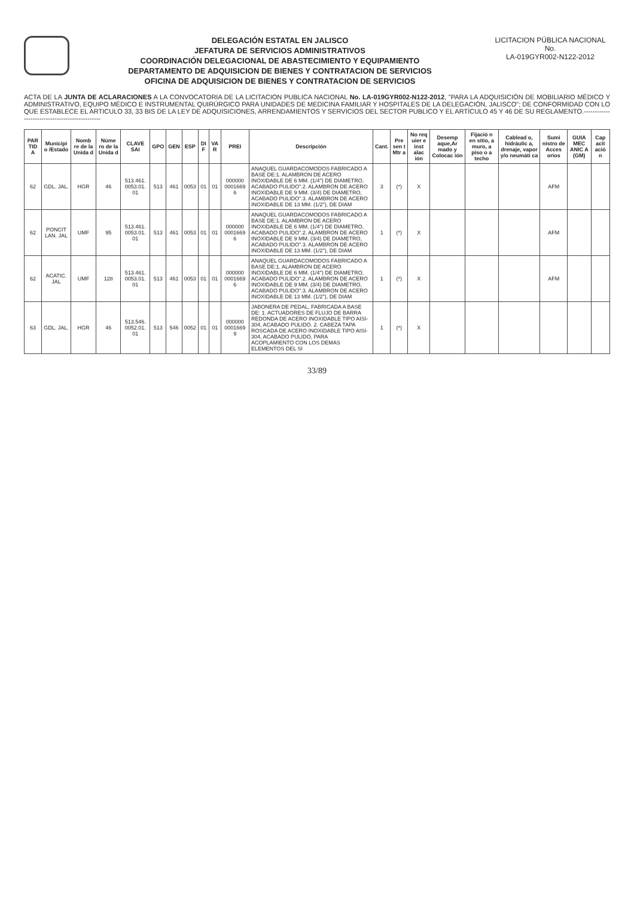DELEGACIÓN ESTATAL EN JALISCO
JEFATURA DE SERVICIOS ADMINISTRATIVOS
COORDINACIÓN DELEGACIONAL DE ABASTECIMIENTO Y EQUIPAMIENTO
DEPARTAMENTO DE ADQUISICION DE BIENES Y CONTRATACION DE SERVICIOS
OFICINA DE ADQUISICION DE BIENES Y CONTRATACION DE SERVICIOS
LICITACION PÚBLICA NACIONAL
No.
LA-019GYR002-N122-2012
ACTA DE LA JUNTA DE ACLARACIONES A LA CONVOCATORIA DE LA LICITACION PUBLICA NACIONAL No. LA-019GYR002-N122-2012, "PARA LA ADQUISICIÓN DE MOBILIARIO MÉDICO Y ADMINISTRATIVO, EQUIPO MÉDICO E INSTRUMENTAL QUIRÚRGICO PARA UNIDADES DE MEDICINA FAMILIAR Y HOSPITALES DE LA DELEGACIÓN, JALISCO"; DE CONFORMIDAD CON LO QUE ESTABLECE EL ARTICULO 33, 33 BIS DE LA LEY DE ADQUISICIONES, ARRENDAMIENTOS Y SERVICIOS DEL SECTOR PUBLICO Y EL ARTÍCULO 45 Y 46 DE SU REGLAMENTO.-----------------------------------------------
| PAR TID A | Municipi o /Estado | Nomb re de la Unida d | Núme ro de la Unida d | CLAVE SAI | GPO | GEN | ESP | DI F | VA R | PREI | Descripción | Cant. | Pre sen t Mtr a | No req uier e inst alac ión | Desemp aque,Ar mado y Colocac ión | Fijació n en sitio, a muro, a piso o a techo | Cablead o, hidráulic a, drenaje, vapor y/o neumáti ca | Sumi nistro de Acces orios | GUIA MEC ANIC A (GM) | Cap acit ació n |
| --- | --- | --- | --- | --- | --- | --- | --- | --- | --- | --- | --- | --- | --- | --- | --- | --- | --- | --- | --- | --- |
| 62 | GDL. JAL. | HGR | 46 | 513.461. 0053.01. 01 | 513 | 461 | 0053 | 01 | 01 | 000000 0001669 6 | ANAQUEL GUARDACOMODOS FABRICADO A BASE DE:1. ALAMBRON DE ACERO INOXIDABLE DE 6 MM. (1/4") DE DIAMETRO, ACABADO PULIDO".2. ALAMBRON DE ACERO INOXIDABLE DE 9 MM. (3/4) DE DIAMETRO, ACABADO PULIDO".3. ALAMBRON DE ACERO INOXIDABLE DE 13 MM. (1/2"), DE DIAM | 3 | (*) | X | | | | AFM | | |
| 62 | PONCIT LAN. JAL | UMF | 95 | 513.461. 0053.01. 01 | 513 | 461 | 0053 | 01 | 01 | 000000 0001669 6 | ANAQUEL GUARDACOMODOS FABRICADO A BASE DE:1. ALAMBRON DE ACERO INOXIDABLE DE 6 MM. (1/4") DE DIAMETRO, ACABADO PULIDO".2. ALAMBRON DE ACERO INOXIDABLE DE 9 MM. (3/4) DE DIAMETRO, ACABADO PULIDO".3. ALAMBRON DE ACERO INOXIDABLE DE 13 MM. (1/2"), DE DIAM | 1 | (*) | X | | | | AFM | | |
| 62 | ACATIC. JAL | UMF | 128 | 513.461. 0053.01. 01 | 513 | 461 | 0053 | 01 | 01 | 000000 0001669 6 | ANAQUEL GUARDACOMODOS FABRICADO A BASE DE:1. ALAMBRON DE ACERO INOXIDABLE DE 6 MM. (1/4") DE DIAMETRO, ACABADO PULIDO".2. ALAMBRON DE ACERO INOXIDABLE DE 9 MM. (3/4) DE DIAMETRO, ACABADO PULIDO".3. ALAMBRON DE ACERO INOXIDABLE DE 13 MM. (1/2"), DE DIAM | 1 | (*) | X | | | | AFM | | |
| 63 | GDL. JAL. | HGR | 46 | 513.546. 0052.01. 01 | 513 | 546 | 0052 | 01 | 01 | 000000 0001669 9 | JABONERA DE PEDAL, FABRICADA A BASE DE: 1. ACTUADORES DE FLUJO DE BARRA REDONDA DE ACERO INOXIDABLE TIPO AISI-304, ACABADO PULIDO. 2. CABEZA TAPA ROSCADA DE ACERO INOXIDABLE TIPO AISI-304, ACABADO PULIDO, PARA ACOPLAMIENTO CON LOS DEMAS ELEMENTOS DEL SI | 1 | (*) | X | | | | | | |
33/89